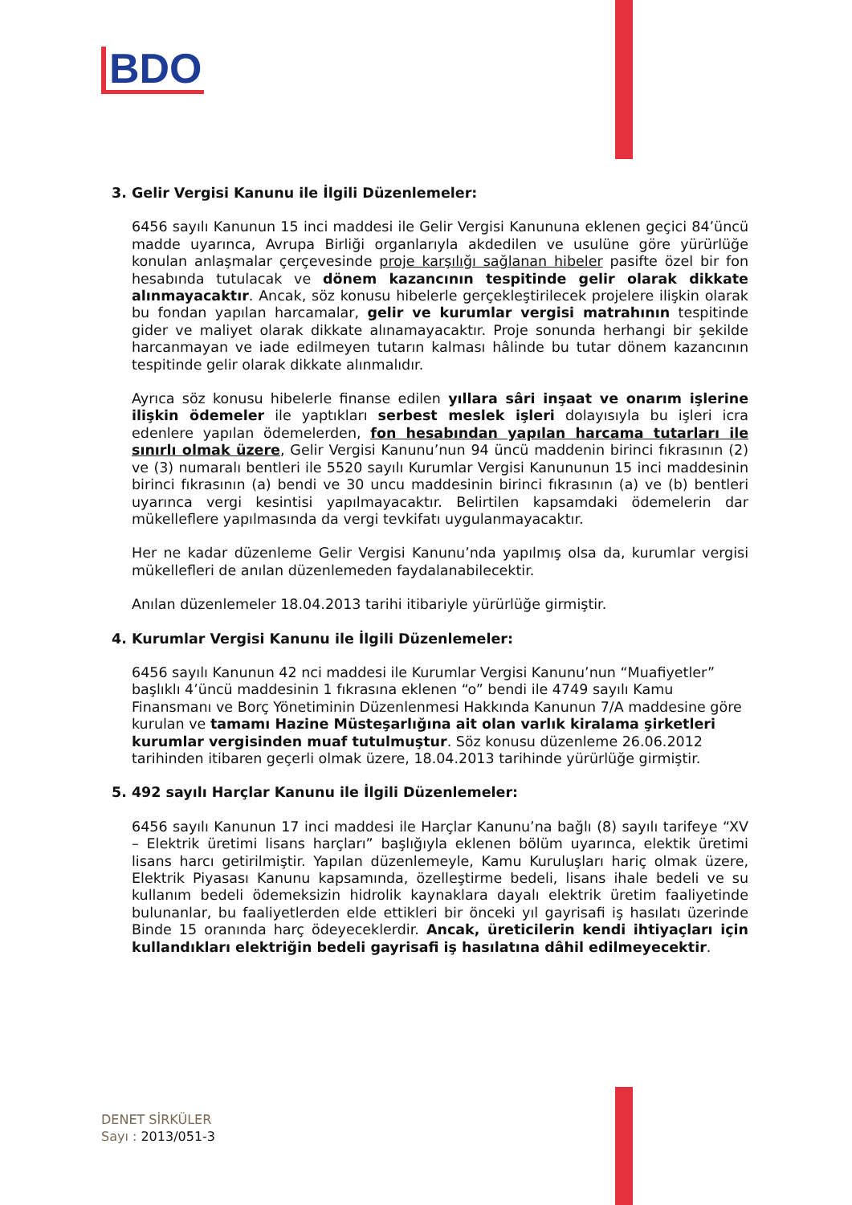BDO
3. Gelir Vergisi Kanunu ile İlgili Düzenlemeler:
6456 sayılı Kanunun 15 inci maddesi ile Gelir Vergisi Kanununa eklenen geçici 84’üncü madde uyarınca, Avrupa Birliği organlarıyla akdedilen ve usulüne göre yürürlüğe konulan anlaşmalar çerçevesinde proje karşılığı sağlanan hibeler pasifte özel bir fon hesabında tutulacak ve dönem kazancının tespitinde gelir olarak dikkate alınmayacaktır. Ancak, söz konusu hibelerle gerçekleştirilecek projelere ilişkin olarak bu fondan yapılan harcamalar, gelir ve kurumlar vergisi matrahının tespitinde gider ve maliyet olarak dikkate alınamayacaktır. Proje sonunda herhangi bir şekilde harcanmayan ve iade edilmeyen tutarın kalması hâlinde bu tutar dönem kazancının tespitinde gelir olarak dikkate alınmalıdır.
Ayrıca söz konusu hibelerle finanse edilen yıllara sâri inşaat ve onarım işlerine ilişkin ödemeler ile yaptıkları serbest meslek işleri dolayısıyla bu işleri icra edenlere yapılan ödemelerden, fon hesabından yapılan harcama tutarları ile sınırlı olmak üzere, Gelir Vergisi Kanunu’nun 94 üncü maddenin birinci fıkrasının (2) ve (3) numaralı bentleri ile 5520 sayılı Kurumlar Vergisi Kanununun 15 inci maddesinin birinci fıkrasının (a) bendi ve 30 uncu maddesinin birinci fıkrasının (a) ve (b) bentleri uyarınca vergi kesintisi yapılmayacaktır. Belirtilen kapsamdaki ödemelerin dar mükelleflere yapılmasında da vergi tevkifatı uygulanmayacaktır.
Her ne kadar düzenleme Gelir Vergisi Kanunu’nda yapılmış olsa da, kurumlar vergisi mükellefleri de anılan düzenlemeden faydalanabilecektir.
Anılan düzenlemeler 18.04.2013 tarihi itibariyle yürürlüğe girmiştir.
4. Kurumlar Vergisi Kanunu ile İlgili Düzenlemeler:
6456 sayılı Kanunun 42 nci maddesi ile Kurumlar Vergisi Kanunu’nun “Muafiyetler” başlıklı 4’üncü maddesinin 1 fıkrasına eklenen “o” bendi ile 4749 sayılı Kamu Finansmanı ve Borç Yönetiminin Düzenlenmesi Hakkında Kanunun 7/A maddesine göre kurulan ve tamamı Hazine Müsteşarlığına ait olan varlık kiralama şirketleri kurumlar vergisinden muaf tutulmuştur. Söz konusu düzenleme 26.06.2012 tarihinden itibaren geçerli olmak üzere, 18.04.2013 tarihinde yürürlüğe girmiştir.
5. 492 sayılı Harçlar Kanunu ile İlgili Düzenlemeler:
6456 sayılı Kanunun 17 inci maddesi ile Harçlar Kanunu’na bağlı (8) sayılı tarifeye “XV – Elektrik üretimi lisans harçları” başlığıyla eklenen bölüm uyarınca, elektik üretimi lisans harcı getirilmiştir. Yapılan düzenlemeyle, Kamu Kuruluşları hariç olmak üzere, Elektrik Piyasası Kanunu kapsamında, özelleştirme bedeli, lisans ihale bedeli ve su kullanım bedeli ödemeksizin hidrolik kaynaklara dayalı elektrik üretim faaliyetinde bulunanlar, bu faaliyetlerden elde ettikleri bir önceki yıl gayrisafi iş hasılatı üzerinde Binde 15 oranında harç ödeyeceklerdir. Ancak, üreticilerin kendi ihtiyaçları için kullandıkları elektriğin bedeli gayrisafi iş hasılatına dâhil edilmeyecektir.
DENET SİRKÜLER
Sayı : 2013/051-3